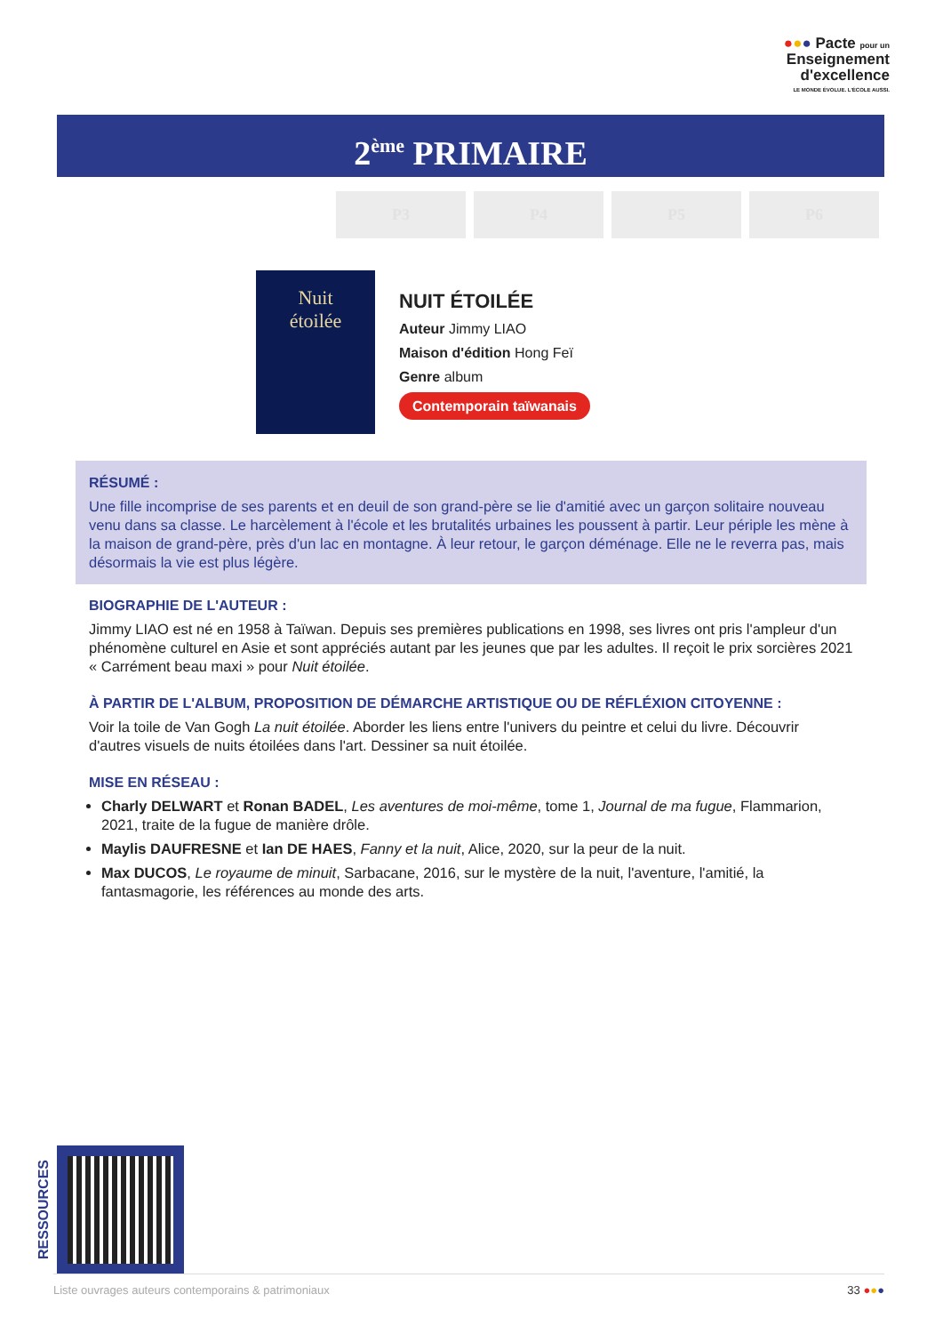●●● Pacte pour un
Enseignement
d'excellence
LE MONDE ÉVOLUE. L'ÉCOLE AUSSI.
2<sup>ème</sup> PRIMAIRE
P3 P4 P5 P6
Nuit
étoilée
NUIT ÉTOILÉE
Auteur Jimmy LIAO
Maison d'édition Hong Feï
Genre album
Contemporain taïwanais
RÉSUMÉ :
Une fille incomprise de ses parents et en deuil de son grand-père se lie d'amitié avec un garçon solitaire nouveau venu dans sa classe. Le harcèlement à l'école et les brutalités urbaines les poussent à partir. Leur périple les mène à la maison de grand-père, près d'un lac en montagne. À leur retour, le garçon déménage. Elle ne le reverra pas, mais désormais la vie est plus légère.
BIOGRAPHIE DE L'AUTEUR :
Jimmy LIAO est né en 1958 à Taïwan. Depuis ses premières publications en 1998, ses livres ont pris l'ampleur d'un phénomène culturel en Asie et sont appréciés autant par les jeunes que par les adultes. Il reçoit le prix sorcières 2021 « Carrément beau maxi » pour Nuit étoilée.
À PARTIR DE L'ALBUM, PROPOSITION DE DÉMARCHE ARTISTIQUE OU DE RÉFLÉXION CITOYENNE :
Voir la toile de Van Gogh La nuit étoilée. Aborder les liens entre l'univers du peintre et celui du livre. Découvrir d'autres visuels de nuits étoilées dans l'art. Dessiner sa nuit étoilée.
MISE EN RÉSEAU :
Charly DELWART et Ronan BADEL, Les aventures de moi-même, tome 1, Journal de ma fugue, Flammarion, 2021, traite de la fugue de manière drôle.
Maylis DAUFRESNE et Ian DE HAES, Fanny et la nuit, Alice, 2020, sur la peur de la nuit.
Max DUCOS, Le royaume de minuit, Sarbacane, 2016, sur le mystère de la nuit, l'aventure, l'amitié, la fantasmagorie, les références au monde des arts.
RESSOURCES
Liste ouvrages auteurs contemporains & patrimoniaux 33 ●●●